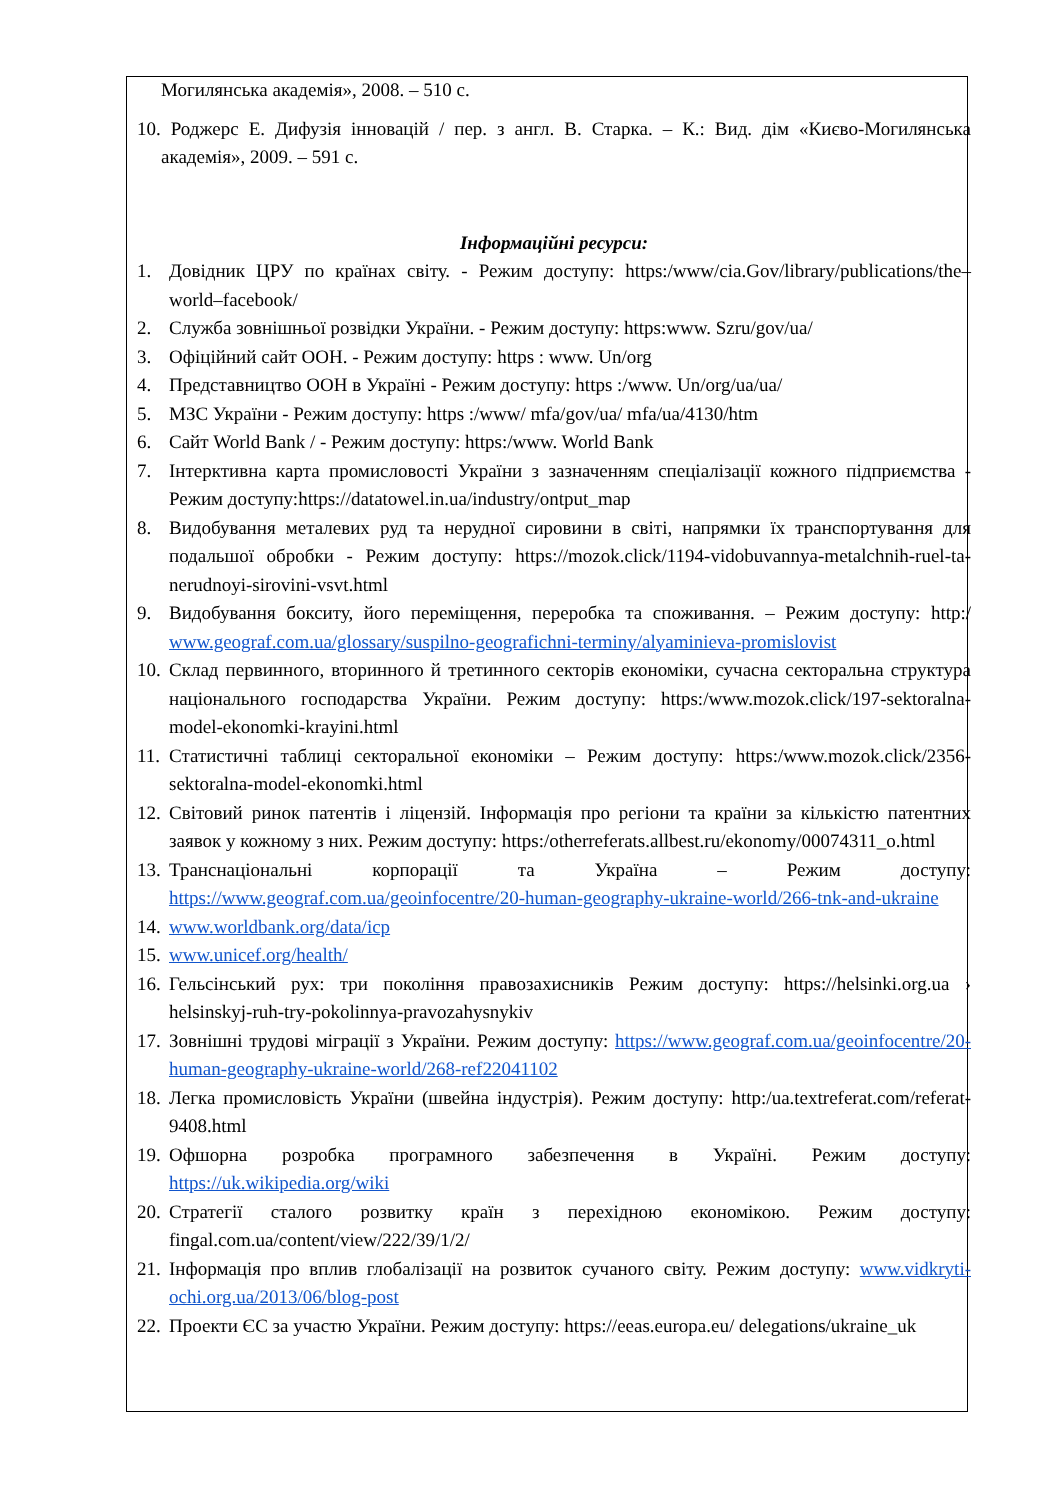Могилянська академія», 2008. – 510 с.
10. Роджерс Е. Дифузія інновацій / пер. з англ. В. Старка. – К.: Вид. дім «Києво-Могилянська академія», 2009. – 591 с.
Інформаційні ресурси:
1. Довідник ЦРУ по країнах світу. - Режим доступу: https:/www/cia.Gov/library/publications/the–world–facebook/
2. Служба зовнішньої розвідки України. - Режим доступу: https:www. Szru/gov/ua/
3. Офіційний сайт ООН. - Режим доступу: https : www. Un/org
4. Представництво ООН в Україні - Режим доступу: https :/www. Un/org/ua/ua/
5. МЗС України - Режим доступу: https :/www/ mfa/gov/ua/ mfa/ua/4130/htm
6. Сайт World Bank / - Режим доступу: https:/www. World Bank
7. Інтерктивна карта промисловості України з зазначенням спеціалізації кожного підприємства - Режим доступу:https://datatowel.in.ua/industry/ontput_map
8. Видобування металевих руд та нерудної сировини в світі, напрямки їх транспортування для подальшої обробки - Режим доступу: https://mozok.click/1194-vidobuvannya-metalchnih-ruel-ta-nerudnoyi-sirovini-vsvt.html
9. Видобування бокситу, його переміщення, переробка та споживання. – Режим доступу: http:/ www.geograf.com.ua/glossary/suspilno-geografichni-terminy/alyaminieva-promislovist
10. Склад первинного, вторинного й третинного секторів економіки, сучасна секторальна структура національного господарства України. Режим доступу: https:/www.mozok.click/197-sektoralna-model-ekonomki-krayini.html
11. Статистичні таблиці секторальної економіки – Режим доступу: https:/www.mozok.click/2356-sektoralna-model-ekonomki.html
12. Світовий ринок патентів і ліцензій. Інформація про регіони та країни за кількістю патентних заявок у кожному з них. Режим доступу: https:/otherreferats.allbest.ru/ekonomy/00074311_o.html
13. Транснаціональні корпорації та Україна – Режим доступу: https://www.geograf.com.ua/geoinfocentre/20-human-geography-ukraine-world/266-tnk-and-ukraine
14. www.worldbank.org/data/icp
15. www.unicef.org/health/
16. Гельсінський рух: три покоління правозахисників Режим доступу: https://helsinki.org.ua › helsinskyj-ruh-try-pokolinnya-pravozahysnykiv
17. Зовнішні трудові міграції з України. Режим доступу: https://www.geograf.com.ua/geoinfocentre/20-human-geography-ukraine-world/268-ref22041102
18. Легка промисловість України (швейна індустрія). Режим доступу: http:/ua.textreferat.com/referat-9408.html
19. Офшорна розробка програмного забезпечення в Україні. Режим доступу: https://uk.wikipedia.org/wiki
20. Стратегії сталого розвитку країн з перехідною економікою. Режим доступу: fingal.com.ua/content/view/222/39/1/2/
21. Інформація про вплив глобалізації на розвиток сучаного світу. Режим доступу: www.vidkryti-ochi.org.ua/2013/06/blog-post
22. Проекти ЄС за участю України. Режим доступу: https://eeas.europa.eu/ delegations/ukraine_uk